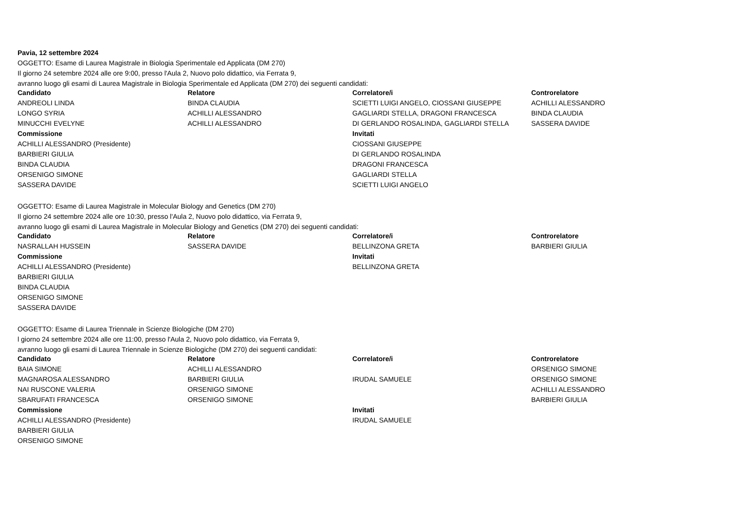Pavia, 12 settembre 2024
OGGETTO: Esame di Laurea Magistrale in Biologia Sperimentale ed Applicata (DM 270)
Il giorno 24 setembre 2024 alle ore 9:00, presso l'Aula 2, Nuovo polo didattico, via Ferrata 9,
avranno luogo gli esami di Laurea Magistrale in Biologia Sperimentale ed Applicata (DM 270) dei seguenti candidati:
| Candidato | Relatore | Correlatore/i | Controrelatore |
| --- | --- | --- | --- |
| ANDREOLI LINDA | BINDA CLAUDIA | SCIETTI LUIGI ANGELO, CIOSSANI GIUSEPPE | ACHILLI ALESSANDRO |
| LONGO SYRIA | ACHILLI ALESSANDRO | GAGLIARDI STELLA, DRAGONI FRANCESCA | BINDA CLAUDIA |
| MINUCCHI EVELYNE | ACHILLI ALESSANDRO | DI GERLANDO ROSALINDA, GAGLIARDI STELLA | SASSERA DAVIDE |
| Commissione | | Invitati | |
| ACHILLI ALESSANDRO (Presidente) | | CIOSSANI GIUSEPPE | |
| BARBIERI GIULIA | | DI GERLANDO ROSALINDA | |
| BINDA CLAUDIA | | DRAGONI FRANCESCA | |
| ORSENIGO SIMONE | | GAGLIARDI STELLA | |
| SASSERA DAVIDE | | SCIETTI LUIGI ANGELO | |
OGGETTO: Esame di Laurea Magistrale in Molecular Biology and Genetics (DM 270)
Il giorno 24 settembre 2024 alle ore 10:30, presso l'Aula 2, Nuovo polo didattico, via Ferrata 9,
avranno luogo gli esami di Laurea Magistrale in Molecular Biology and Genetics (DM 270) dei seguenti candidati:
| Candidato | Relatore | Correlatore/i | Controrelatore |
| --- | --- | --- | --- |
| NASRALLAH HUSSEIN | SASSERA DAVIDE | BELLINZONA GRETA | BARBIERI GIULIA |
| Commissione | | Invitati | |
| ACHILLI ALESSANDRO (Presidente) | | BELLINZONA GRETA | |
| BARBIERI GIULIA | | | |
| BINDA CLAUDIA | | | |
| ORSENIGO SIMONE | | | |
| SASSERA DAVIDE | | | |
OGGETTO: Esame di Laurea Triennale in Scienze Biologiche (DM 270)
l giorno 24 settembre 2024 alle ore 11:00, presso l'Aula 2, Nuovo polo didattico, via Ferrata 9,
avranno luogo gli esami di Laurea Triennale in Scienze Biologiche (DM 270) dei seguenti candidati:
| Candidato | Relatore | Correlatore/i | Controrelatore |
| --- | --- | --- | --- |
| BAIA SIMONE | ACHILLI ALESSANDRO | | ORSENIGO SIMONE |
| MAGNAROSA ALESSANDRO | BARBIERI GIULIA | IRUDAL SAMUELE | ORSENIGO SIMONE |
| NAI RUSCONE VALERIA | ORSENIGO SIMONE | | ACHILLI ALESSANDRO |
| SBARUFATI FRANCESCA | ORSENIGO SIMONE | | BARBIERI GIULIA |
| Commissione | | Invitati | |
| ACHILLI ALESSANDRO (Presidente) | | IRUDAL SAMUELE | |
| BARBIERI GIULIA | | | |
| ORSENIGO SIMONE | | | |